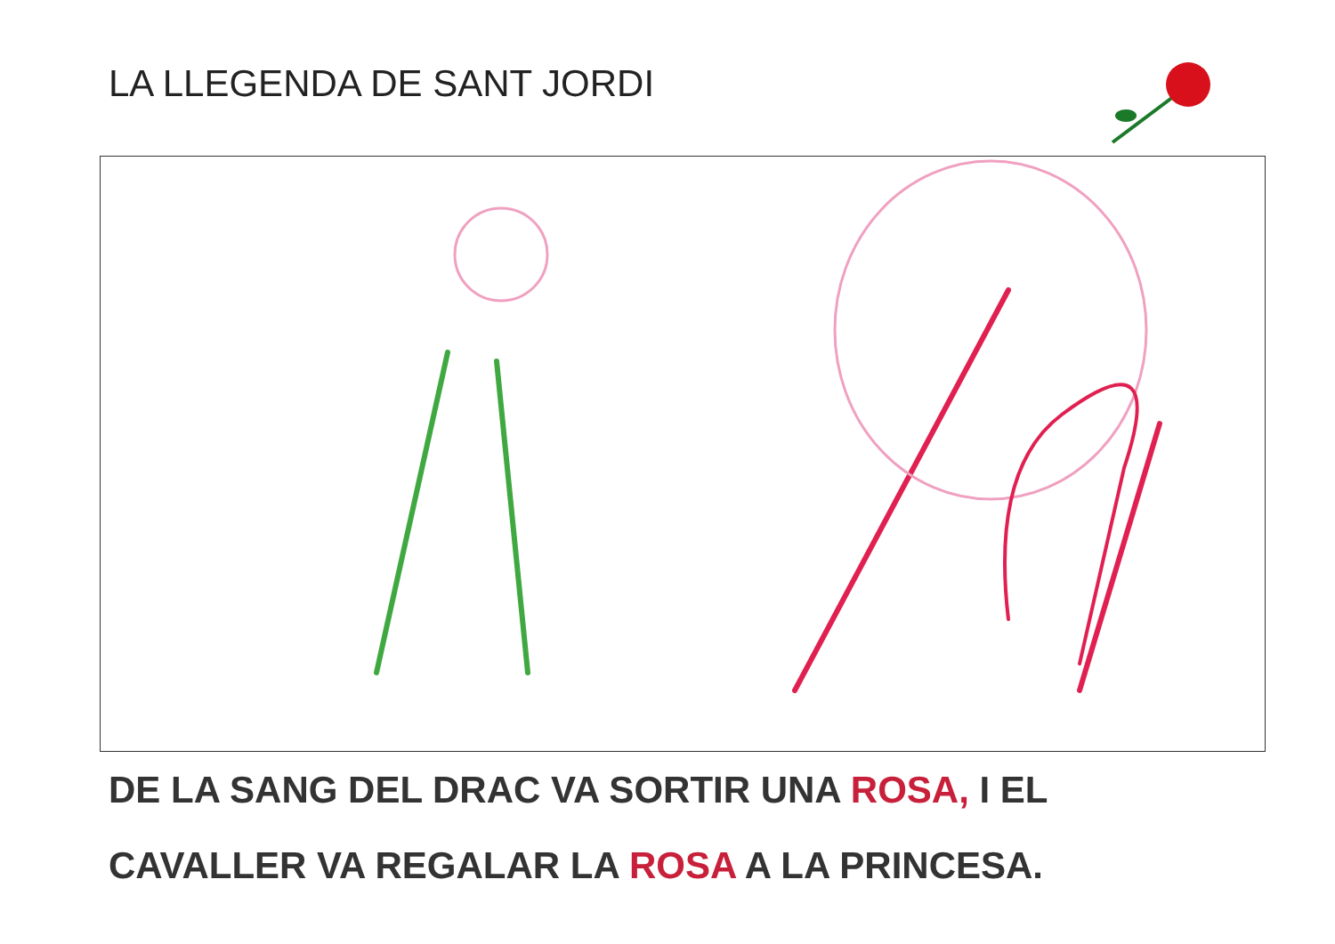LA LLEGENDA DE SANT JORDI
DE LA SANG DEL DRAC VA SORTIR UNA ROSA, I EL
CAVALLER VA REGALAR LA ROSA A LA PRINCESA.